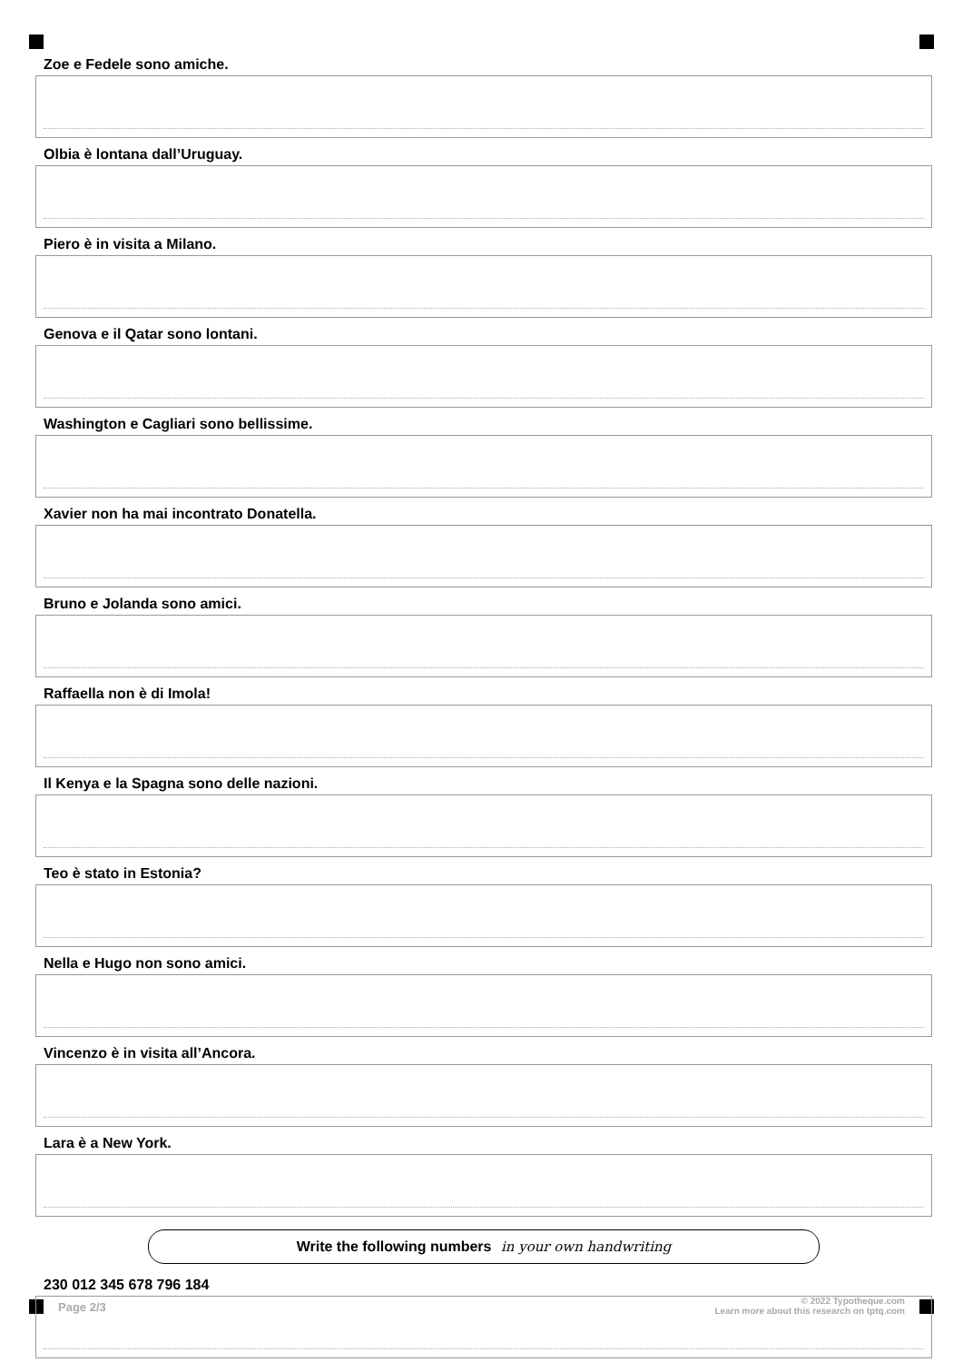Zoe e Fedele sono amiche.
Olbia è lontana dall’Uruguay.
Piero è in visita a Milano.
Genova e il Qatar sono lontani.
Washington e Cagliari sono bellissime.
Xavier non ha mai incontrato Donatella.
Bruno e Jolanda sono amici.
Raffaella non è di Imola!
Il Kenya e la Spagna sono delle nazioni.
Teo è stato in Estonia?
Nella e Hugo non sono amici.
Vincenzo è in visita all’Ancora.
Lara è a New York.
Write the following numbers in your own handwriting
230 012 345 678 796 184
Page 2/3
© 2022 Typotheque.com
Learn more about this research on tptq.com